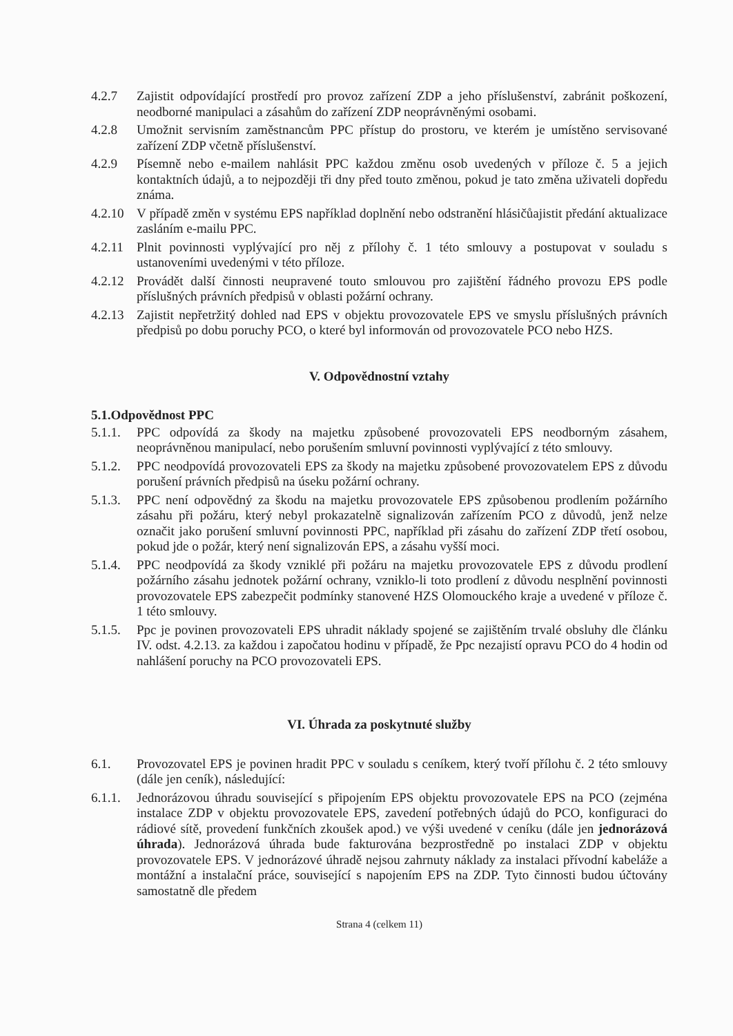4.2.7 Zajistit odpovídající prostředí pro provoz zařízení ZDP a jeho příslušenství, zabránit poškození, neodborné manipulaci a zásahům do zařízení ZDP neoprávněnými osobami.
4.2.8 Umožnit servisním zaměstnancům PPC přístup do prostoru, ve kterém je umístěno servisované zařízení ZDP včetně příslušenství.
4.2.9 Písemně nebo e-mailem nahlásit PPC každou změnu osob uvedených v příloze č. 5 a jejich kontaktních údajů, a to nejpozději tři dny před touto změnou, pokud je tato změna uživateli dopředu známa.
4.2.10
V případě změn v systému EPS například doplnění nebo odstranění hlásičůajistit předání aktualizace zasláním e-mailu PPC.
4.2.11
Plnit povinnosti vyplývající pro něj z přílohy č. 1 této smlouvy a postupovat v souladu s ustanoveními uvedenými v této příloze.
4.2.12
Provádět další činnosti neupravené touto smlouvou pro zajištění řádného provozu EPS podle příslušných právních předpisů v oblasti požární ochrany.
4.2.13
Zajistit nepřetržitý dohled nad EPS v objektu provozovatele EPS ve smyslu příslušných právních předpisů po dobu poruchy PCO, o které byl informován od provozovatele PCO nebo HZS.
V. Odpovědnostní vztahy
5.1.Odpovědnost PPC
5.1.1.
PPC odpovídá za škody na majetku způsobené provozovateli EPS neodborným zásahem, neoprávněnou manipulací, nebo porušením smluvní povinnosti vyplývající z této smlouvy.
5.1.2.
PPC neodpovídá provozovateli EPS za škody na majetku způsobené provozovatelem EPS z důvodu porušení právních předpisů na úseku požární ochrany.
5.1.3.
PPC není odpovědný za škodu na majetku provozovatele EPS způsobenou prodlením požárního zásahu při požáru, který nebyl prokazatelně signalizován zařízením PCO z důvodů, jenž nelze označit jako porušení smluvní povinnosti PPC, například při zásahu do zařízení ZDP třetí osobou, pokud jde o požár, který není signalizován EPS, a zásahu vyšší moci.
5.1.4.
PPC neodpovídá za škody vzniklé při požáru na majetku provozovatele EPS z důvodu prodlení požárního zásahu jednotek požární ochrany, vzniklo-li toto prodlení z důvodu nesplnění povinnosti provozovatele EPS zabezpečit podmínky stanovené HZS Olomouckého kraje a uvedené v příloze č. 1 této smlouvy.
5.1.5.
Ppc je povinen provozovateli EPS uhradit náklady spojené se zajištěním trvalé obsluhy dle článku IV. odst. 4.2.13. za každou i započatou hodinu v případě, že Ppc nezajistí opravu PCO do 4 hodin od nahlášení poruchy na PCO provozovateli EPS.
VI. Úhrada za poskytnuté služby
6.1. Provozovatel EPS je povinen hradit PPC v souladu s ceníkem, který tvoří přílohu č. 2 této smlouvy (dále jen ceník), následující:
6.1.1.
Jednorázovou úhradu související s připojením EPS objektu provozovatele EPS na PCO (zejména instalace ZDP v objektu provozovatele EPS, zavedení potřebných údajů do PCO, konfiguraci do rádiové sítě, provedení funkčních zkoušek apod.) ve výši uvedené v ceníku (dále jen jednorázová úhrada). Jednorázová úhrada bude fakturována bezprostředně po instalaci ZDP v objektu provozovatele EPS. V jednorázové úhradě nejsou zahrnuty náklady za instalaci přívodní kabeláže a montážní a instalační práce, související s napojením EPS na ZDP. Tyto činnosti budou účtovány samostatně dle předem
Strana 4 (celkem 11)